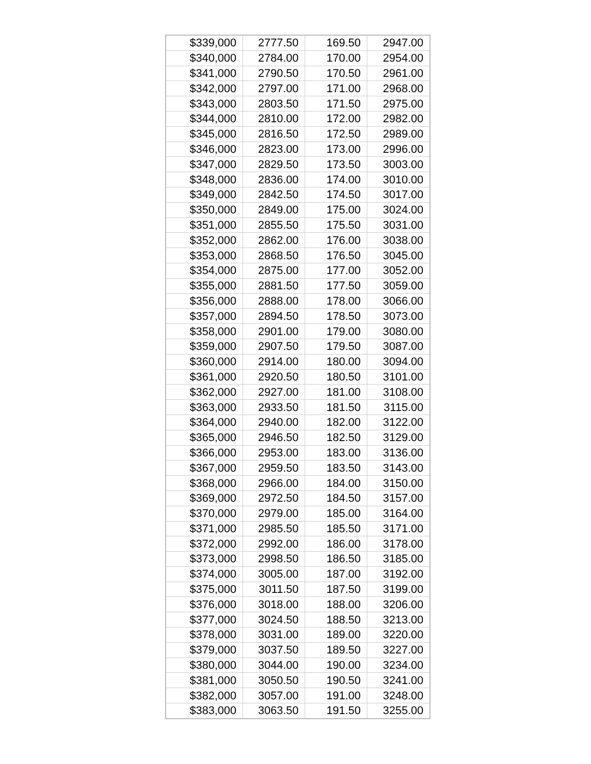| $339,000 | 2777.50 | 169.50 | 2947.00 |
| $340,000 | 2784.00 | 170.00 | 2954.00 |
| $341,000 | 2790.50 | 170.50 | 2961.00 |
| $342,000 | 2797.00 | 171.00 | 2968.00 |
| $343,000 | 2803.50 | 171.50 | 2975.00 |
| $344,000 | 2810.00 | 172.00 | 2982.00 |
| $345,000 | 2816.50 | 172.50 | 2989.00 |
| $346,000 | 2823.00 | 173.00 | 2996.00 |
| $347,000 | 2829.50 | 173.50 | 3003.00 |
| $348,000 | 2836.00 | 174.00 | 3010.00 |
| $349,000 | 2842.50 | 174.50 | 3017.00 |
| $350,000 | 2849.00 | 175.00 | 3024.00 |
| $351,000 | 2855.50 | 175.50 | 3031.00 |
| $352,000 | 2862.00 | 176.00 | 3038.00 |
| $353,000 | 2868.50 | 176.50 | 3045.00 |
| $354,000 | 2875.00 | 177.00 | 3052.00 |
| $355,000 | 2881.50 | 177.50 | 3059.00 |
| $356,000 | 2888.00 | 178.00 | 3066.00 |
| $357,000 | 2894.50 | 178.50 | 3073.00 |
| $358,000 | 2901.00 | 179.00 | 3080.00 |
| $359,000 | 2907.50 | 179.50 | 3087.00 |
| $360,000 | 2914.00 | 180.00 | 3094.00 |
| $361,000 | 2920.50 | 180.50 | 3101.00 |
| $362,000 | 2927.00 | 181.00 | 3108.00 |
| $363,000 | 2933.50 | 181.50 | 3115.00 |
| $364,000 | 2940.00 | 182.00 | 3122.00 |
| $365,000 | 2946.50 | 182.50 | 3129.00 |
| $366,000 | 2953.00 | 183.00 | 3136.00 |
| $367,000 | 2959.50 | 183.50 | 3143.00 |
| $368,000 | 2966.00 | 184.00 | 3150.00 |
| $369,000 | 2972.50 | 184.50 | 3157.00 |
| $370,000 | 2979.00 | 185.00 | 3164.00 |
| $371,000 | 2985.50 | 185.50 | 3171.00 |
| $372,000 | 2992.00 | 186.00 | 3178.00 |
| $373,000 | 2998.50 | 186.50 | 3185.00 |
| $374,000 | 3005.00 | 187.00 | 3192.00 |
| $375,000 | 3011.50 | 187.50 | 3199.00 |
| $376,000 | 3018.00 | 188.00 | 3206.00 |
| $377,000 | 3024.50 | 188.50 | 3213.00 |
| $378,000 | 3031.00 | 189.00 | 3220.00 |
| $379,000 | 3037.50 | 189.50 | 3227.00 |
| $380,000 | 3044.00 | 190.00 | 3234.00 |
| $381,000 | 3050.50 | 190.50 | 3241.00 |
| $382,000 | 3057.00 | 191.00 | 3248.00 |
| $383,000 | 3063.50 | 191.50 | 3255.00 |